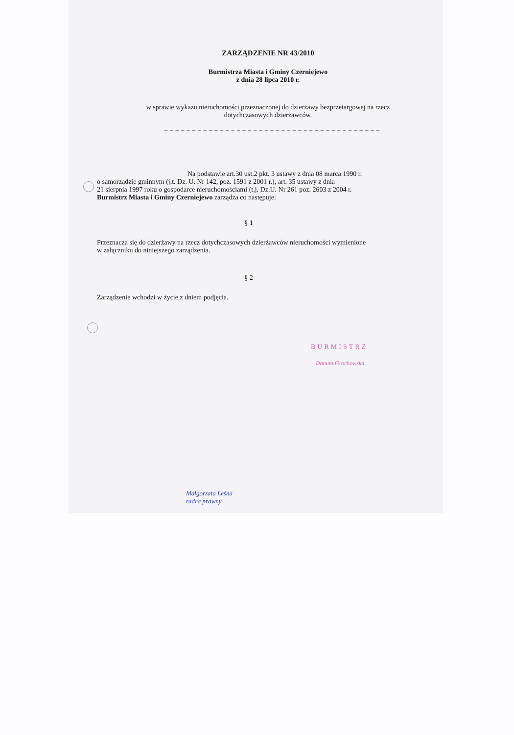ZARZĄDZENIE NR 43/2010
Burmistrza Miasta i Gminy Czerniejewo
z dnia 28 lipca 2010 r.
w sprawie wykazu nieruchomości przeznaczonej do dzierżawy bezprzetargowej na rzecz
dotychczasowych dzierżawców.
= = = = = = = = = = = = = = = = = = = = = = = = = = = = = = = = = = = = = = =
Na podstawie art.30 ust.2 pkt. 3 ustawy z dnia 08 marca 1990 r.
o samorządzie gminnym (j.t. Dz. U. Nr 142, poz. 1591 z 2001 r.), art. 35 ustawy z dnia
21 sierpnia 1997 roku o gospodarce nieruchomościami (t.j. Dz.U. Nr 261 poz. 2603 z 2004 r.
Burmistrz Miasta i Gminy Czerniejewo zarządza co następuje:
§ 1
Przeznacza się do dzierżawy na rzecz dotychczasowych dzierżawców nieruchomości wymienione
w załączniku do niniejszego zarządzenia.
§ 2
Zarządzenie wchodzi w życie z dniem podjęcia.
BURMISTRZ
Danuta Grochowska
Małgorzata Leśna
radca prawny